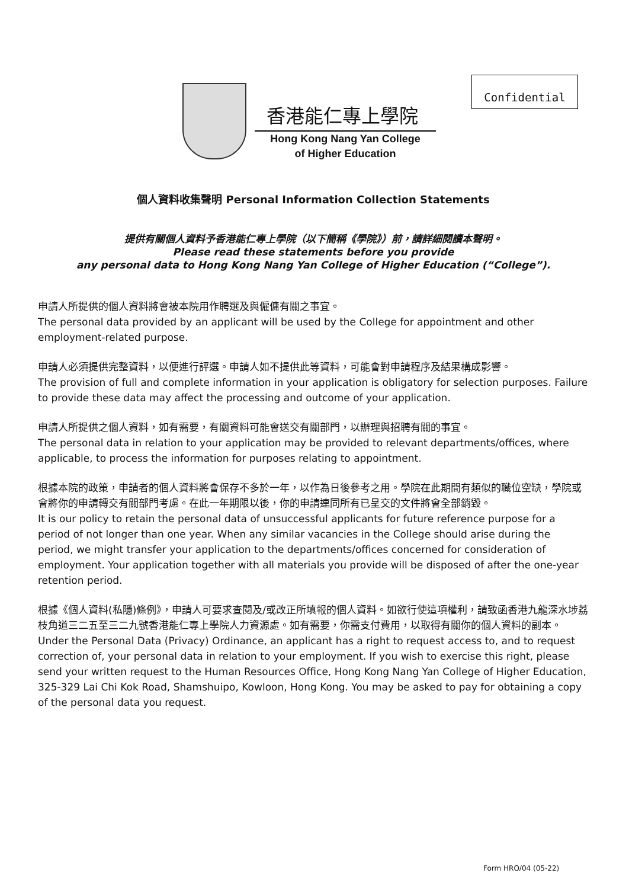Confidential
香港能仁專上學院
Hong Kong Nang Yan College
of Higher Education
個人資料收集聲明 Personal Information Collection Statements
提供有關個人資料予香港能仁專上學院（以下簡稱《學院》）前，請詳細閱讀本聲明。
Please read these statements before you provide
any personal data to Hong Kong Nang Yan College of Higher Education (“College”).
申請人所提供的個人資料將會被本院用作聘選及與僱傭有關之事宜。
The personal data provided by an applicant will be used by the College for appointment and other employment-related purpose.
申請人必須提供完整資料，以便進行評選。申請人如不提供此等資料，可能會對申請程序及結果構成影響。
The provision of full and complete information in your application is obligatory for selection purposes. Failure to provide these data may affect the processing and outcome of your application.
申請人所提供之個人資料，如有需要，有關資料可能會送交有關部門，以辦理與招聘有關的事宜。
The personal data in relation to your application may be provided to relevant departments/offices, where applicable, to process the information for purposes relating to appointment.
根據本院的政策，申請者的個人資料將會保存不多於一年，以作為日後參考之用。學院在此期間有類似的職位空缺，學院或會將你的申請轉交有關部門考慮。在此一年期限以後，你的申請連同所有已呈交的文件將會全部銷毀。
It is our policy to retain the personal data of unsuccessful applicants for future reference purpose for a period of not longer than one year. When any similar vacancies in the College should arise during the period, we might transfer your application to the departments/offices concerned for consideration of employment. Your application together with all materials you provide will be disposed of after the one-year retention period.
根據《個人資料(私隱)條例》，申請人可要求查閱及/或改正所填報的個人資料。如欲行使這項權利，請致函香港九龍深水埗荔枝角道三二五至三二九號香港能仁專上學院人力資源處。如有需要，你需支付費用，以取得有關你的個人資料的副本。
Under the Personal Data (Privacy) Ordinance, an applicant has a right to request access to, and to request correction of, your personal data in relation to your employment. If you wish to exercise this right, please send your written request to the Human Resources Office, Hong Kong Nang Yan College of Higher Education, 325-329 Lai Chi Kok Road, Shamshuipo, Kowloon, Hong Kong. You may be asked to pay for obtaining a copy of the personal data you request.
Form HRO/04 (05-22)